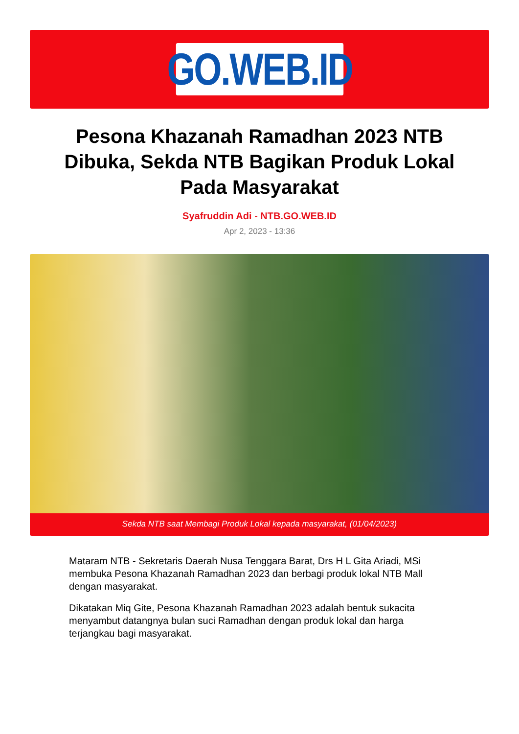GO.WEB.ID
Pesona Khazanah Ramadhan 2023 NTB Dibuka, Sekda NTB Bagikan Produk Lokal Pada Masyarakat
Syafruddin Adi - NTB.GO.WEB.ID
Apr 2, 2023 - 13:36
Sekda NTB saat Membagi Produk Lokal kepada masyarakat, (01/04/2023)
Mataram NTB - Sekretaris Daerah Nusa Tenggara Barat, Drs H L Gita Ariadi, MSi membuka Pesona Khazanah Ramadhan 2023 dan berbagi produk lokal NTB Mall dengan masyarakat.
Dikatakan Miq Gite, Pesona Khazanah Ramadhan 2023 adalah bentuk sukacita menyambut datangnya bulan suci Ramadhan dengan produk lokal dan harga terjangkau bagi masyarakat.